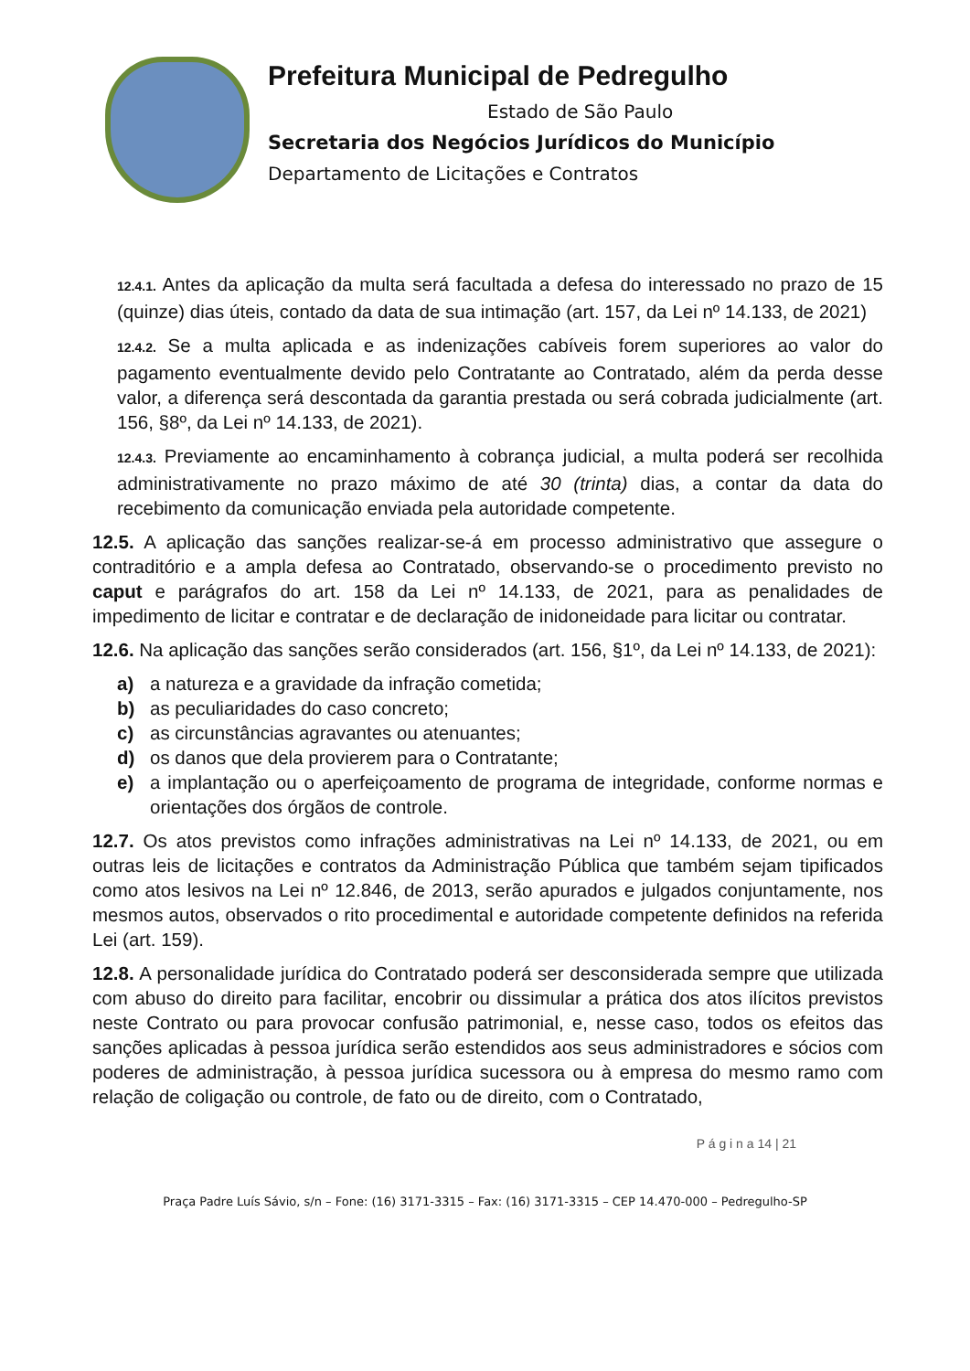Prefeitura Municipal de Pedregulho
Estado de São Paulo
Secretaria dos Negócios Jurídicos do Município
Departamento de Licitações e Contratos
12.4.1. Antes da aplicação da multa será facultada a defesa do interessado no prazo de 15 (quinze) dias úteis, contado da data de sua intimação (art. 157, da Lei nº 14.133, de 2021)
12.4.2. Se a multa aplicada e as indenizações cabíveis forem superiores ao valor do pagamento eventualmente devido pelo Contratante ao Contratado, além da perda desse valor, a diferença será descontada da garantia prestada ou será cobrada judicialmente (art. 156, §8º, da Lei nº 14.133, de 2021).
12.4.3. Previamente ao encaminhamento à cobrança judicial, a multa poderá ser recolhida administrativamente no prazo máximo de até 30 (trinta) dias, a contar da data do recebimento da comunicação enviada pela autoridade competente.
12.5. A aplicação das sanções realizar-se-á em processo administrativo que assegure o contraditório e a ampla defesa ao Contratado, observando-se o procedimento previsto no caput e parágrafos do art. 158 da Lei nº 14.133, de 2021, para as penalidades de impedimento de licitar e contratar e de declaração de inidoneidade para licitar ou contratar.
12.6. Na aplicação das sanções serão considerados (art. 156, §1º, da Lei nº 14.133, de 2021):
a) a natureza e a gravidade da infração cometida;
b) as peculiaridades do caso concreto;
c) as circunstâncias agravantes ou atenuantes;
d) os danos que dela provierem para o Contratante;
e) a implantação ou o aperfeiçoamento de programa de integridade, conforme normas e orientações dos órgãos de controle.
12.7. Os atos previstos como infrações administrativas na Lei nº 14.133, de 2021, ou em outras leis de licitações e contratos da Administração Pública que também sejam tipificados como atos lesivos na Lei nº 12.846, de 2013, serão apurados e julgados conjuntamente, nos mesmos autos, observados o rito procedimental e autoridade competente definidos na referida Lei (art. 159).
12.8. A personalidade jurídica do Contratado poderá ser desconsiderada sempre que utilizada com abuso do direito para facilitar, encobrir ou dissimular a prática dos atos ilícitos previstos neste Contrato ou para provocar confusão patrimonial, e, nesse caso, todos os efeitos das sanções aplicadas à pessoa jurídica serão estendidos aos seus administradores e sócios com poderes de administração, à pessoa jurídica sucessora ou à empresa do mesmo ramo com relação de coligação ou controle, de fato ou de direito, com o Contratado,
P á g i n a 14 | 21
Praça Padre Luís Sávio, s/n – Fone: (16) 3171-3315 – Fax: (16) 3171-3315 – CEP 14.470-000 – Pedregulho-SP